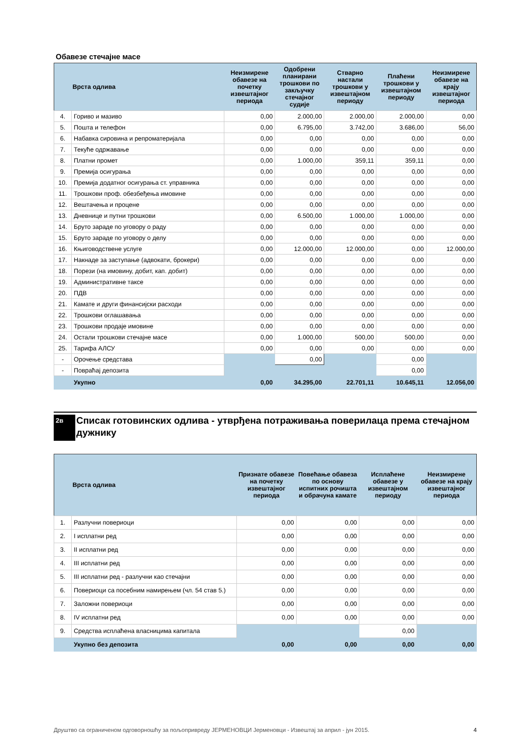Обавезе стечајне масе
| | Врста одлива | Неизмирене обавезе на почетку извештајног периода | Одобрени планирани трошкови по закључку стечајног судије | Стварно настали трошкови у извештајном периоду | Плаћени трошкови у извештајном периоду | Неизмирене обавезе на крају извештајног периода |
| --- | --- | --- | --- | --- | --- | --- |
| 4. | Гориво и мазиво | 0,00 | 2.000,00 | 2.000,00 | 2.000,00 | 0,00 |
| 5. | Пошта и телефон | 0,00 | 6.795,00 | 3.742,00 | 3.686,00 | 56,00 |
| 6. | Набавка сировина и репроматеријала | 0,00 | 0,00 | 0,00 | 0,00 | 0,00 |
| 7. | Текуће одржавање | 0,00 | 0,00 | 0,00 | 0,00 | 0,00 |
| 8. | Платни промет | 0,00 | 1.000,00 | 359,11 | 359,11 | 0,00 |
| 9. | Премија осигурања | 0,00 | 0,00 | 0,00 | 0,00 | 0,00 |
| 10. | Премија додатног осигурања ст. управника | 0,00 | 0,00 | 0,00 | 0,00 | 0,00 |
| 11. | Трошкови проф. обезбеђења имовине | 0,00 | 0,00 | 0,00 | 0,00 | 0,00 |
| 12. | Вештачења и процене | 0,00 | 0,00 | 0,00 | 0,00 | 0,00 |
| 13. | Дневнице и путни трошкови | 0,00 | 6.500,00 | 1.000,00 | 1.000,00 | 0,00 |
| 14. | Бруто зараде по уговору о раду | 0,00 | 0,00 | 0,00 | 0,00 | 0,00 |
| 15. | Бруто зараде по уговору о делу | 0,00 | 0,00 | 0,00 | 0,00 | 0,00 |
| 16. | Књиговодствене услуге | 0,00 | 12.000,00 | 12.000,00 | 0,00 | 12.000,00 |
| 17. | Накнаде за заступање (адвокати, брокери) | 0,00 | 0,00 | 0,00 | 0,00 | 0,00 |
| 18. | Порези (на имовину, добит, кап. добит) | 0,00 | 0,00 | 0,00 | 0,00 | 0,00 |
| 19. | Административне таксе | 0,00 | 0,00 | 0,00 | 0,00 | 0,00 |
| 20. | ПДВ | 0,00 | 0,00 | 0,00 | 0,00 | 0,00 |
| 21. | Камате и други финансијски расходи | 0,00 | 0,00 | 0,00 | 0,00 | 0,00 |
| 22. | Трошкови оглашавања | 0,00 | 0,00 | 0,00 | 0,00 | 0,00 |
| 23. | Трошкови продаје имовине | 0,00 | 0,00 | 0,00 | 0,00 | 0,00 |
| 24. | Остали трошкови стечајне масе | 0,00 | 1.000,00 | 500,00 | 500,00 | 0,00 |
| 25. | Тарифа АЛСУ | 0,00 | 0,00 | 0,00 | 0,00 | 0,00 |
| - | Орочење средстава | | 0,00 | | 0,00 | |
| - | Повраћај депозита | | | | 0,00 | |
| | Укупно | 0,00 | 34.295,00 | 22.701,11 | 10.645,11 | 12.056,00 |
2в
Списак готовинских одлива - утврђена потраживања поверилаца према стечајном дужнику
| | Врста одлива | Признате обавезе на почетку извештајног периода | Повећање обавеза по основу испитних рочишта и обрачуна камате | Исплаћене обавезе у извештајном периоду | Неизмирене обавезе на крају извештајног периода |
| --- | --- | --- | --- | --- | --- |
| 1. | Разлучни повериоци | 0,00 | 0,00 | 0,00 | 0,00 |
| 2. | I исплатни ред | 0,00 | 0,00 | 0,00 | 0,00 |
| 3. | II исплатни ред | 0,00 | 0,00 | 0,00 | 0,00 |
| 4. | III исплатни ред | 0,00 | 0,00 | 0,00 | 0,00 |
| 5. | III исплатни ред - разлучни као стечајни | 0,00 | 0,00 | 0,00 | 0,00 |
| 6. | Повериоци са посебним намирењем (чл. 54 став 5.) | 0,00 | 0,00 | 0,00 | 0,00 |
| 7. | Заложни повериоци | 0,00 | 0,00 | 0,00 | 0,00 |
| 8. | IV исплатни ред | 0,00 | 0,00 | 0,00 | 0,00 |
| 9. | Средства исплаћена власницима капитала | | | 0,00 | |
| | Укупно без депозита | 0,00 | 0,00 | 0,00 | 0,00 |
Друштво са ограниченом одговорношћу за пољопривреду ЈЕРМЕНОВЦИ Јерменовци - Извештај за април - јун 2015. 4